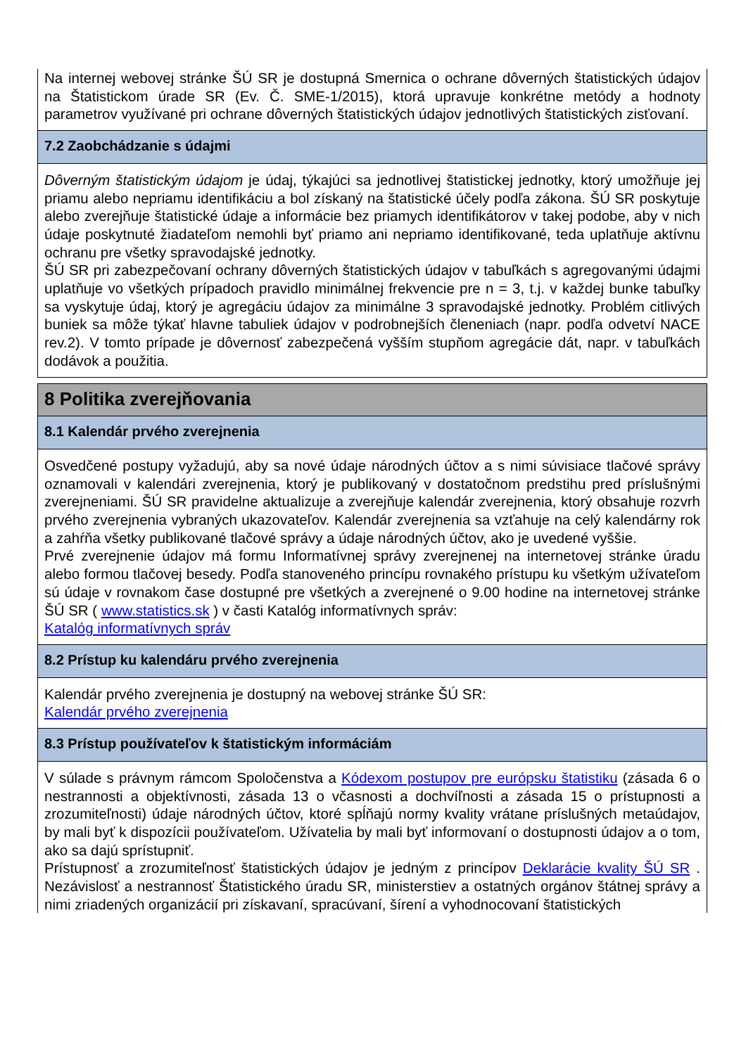Na internej webovej stránke ŠÚ SR je dostupná Smernica o ochrane dôverných štatistických údajov na Štatistickom úrade SR (Ev. Č. SME-1/2015), ktorá upravuje konkrétne metódy a hodnoty parametrov využívané pri ochrane dôverných štatistických údajov jednotlivých štatistických zisťovaní.
7.2 Zaobchádzanie s údajmi
Dôverným štatistickým údajom je údaj, týkajúci sa jednotlivej štatistickej jednotky, ktorý umožňuje jej priamu alebo nepriamu identifikáciu a bol získaný na štatistické účely podľa zákona. ŠÚ SR poskytuje alebo zverejňuje štatistické údaje a informácie bez priamych identifikátorov v takej podobe, aby v nich údaje poskytnuté žiadateľom nemohli byť priamo ani nepriamo identifikované, teda uplatňuje aktívnu ochranu pre všetky spravodajské jednotky.
ŠÚ SR pri zabezpečovaní ochrany dôverných štatistických údajov v tabuľkách s agregovanými údajmi uplatňuje vo všetkých prípadoch pravidlo minimálnej frekvencie pre n = 3, t.j. v každej bunke tabuľky sa vyskytuje údaj, ktorý je agregáciu údajov za minimálne 3 spravodajské jednotky. Problém citlivých buniek sa môže týkať hlavne tabuliek údajov v podrobnejších členeniach (napr. podľa odvetví NACE rev.2). V tomto prípade je dôvernosť zabezpečená vyšším stupňom agregácie dát, napr. v tabuľkách dodávok a použitia.
8 Politika zverejňovania
8.1 Kalendár prvého zverejnenia
Osvedčené postupy vyžadujú, aby sa nové údaje národných účtov a s nimi súvisiace tlačové správy oznamovali v kalendári zverejnenia, ktorý je publikovaný v dostatočnom predstihu pred príslušnými zverejneniami. ŠÚ SR pravidelne aktualizuje a zverejňuje kalendár zverejnenia, ktorý obsahuje rozvrh prvého zverejnenia vybraných ukazovateľov. Kalendár zverejnenia sa vzťahuje na celý kalendárny rok a zahŕňa všetky publikované tlačové správy a údaje národných účtov, ako je uvedené vyššie.
Prvé zverejnenie údajov má formu Informatívnej správy zverejnenej na internetovej stránke úradu alebo formou tlačovej besedy. Podľa stanoveného princípu rovnakého prístupu ku všetkým užívateľom sú údaje v rovnakom čase dostupné pre všetkých a zverejnené o 9.00 hodine na internetovej stránke ŠÚ SR ( www.statistics.sk ) v časti Katalóg informatívnych správ:
Katalóg informatívnych správ
8.2 Prístup ku kalendáru prvého zverejnenia
Kalendár prvého zverejnenia je dostupný na webovej stránke ŠÚ SR:
Kalendár prvého zverejnenia
8.3 Prístup používateľov k štatistickým informáciám
V súlade s právnym rámcom Spoločenstva a Kódexom postupov pre európsku štatistiku (zásada 6 o nestrannosti a objektívnosti, zásada 13 o včasnosti a dochvíľnosti a zásada 15 o prístupnosti a zrozumiteľnosti) údaje národných účtov, ktoré spĺňajú normy kvality vrátane príslušných metaúdajov, by mali byť k dispozícii používateľom. Užívatelia by mali byť informovaní o dostupnosti údajov a o tom, ako sa dajú sprístupniť.
Prístupnosť a zrozumiteľnosť štatistických údajov je jedným z princípov Deklarácie kvality ŠÚ SR . Nezávislosť a nestrannosť Štatistického úradu SR, ministerstiev a ostatných orgánov štátnej správy a nimi zriadených organizácií pri získavaní, spracúvaní, šírení a vyhodnocovaní štatistických